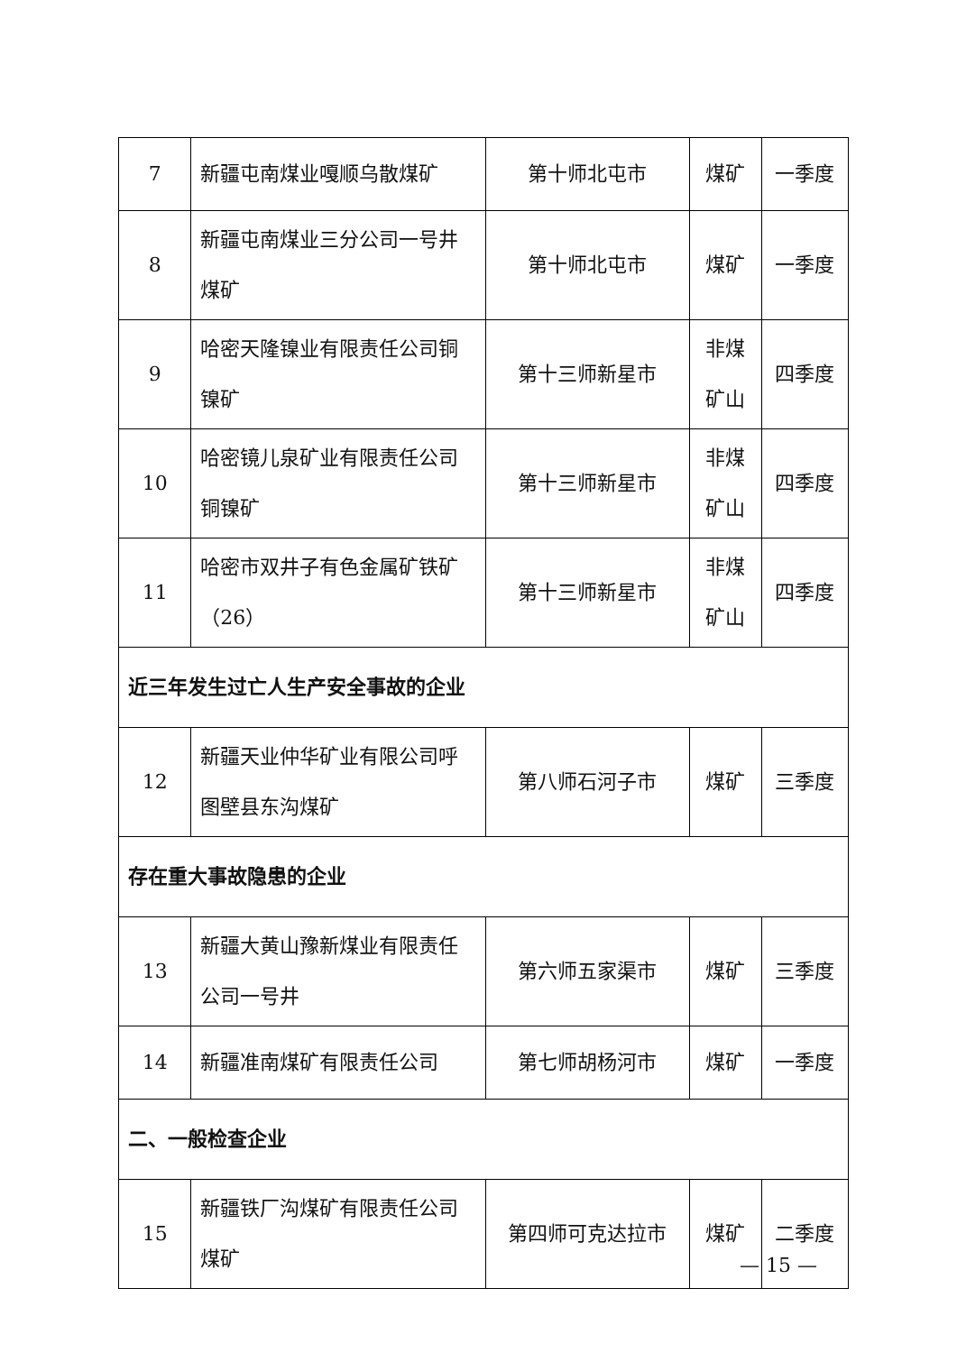| 7 | 新疆屯南煤业嘎顺乌散煤矿 | 第十师北屯市 | 煤矿 | 一季度 |
| 8 | 新疆屯南煤业三分公司一号井煤矿 | 第十师北屯市 | 煤矿 | 一季度 |
| 9 | 哈密天隆镍业有限责任公司铜镍矿 | 第十三师新星市 | 非煤矿山 | 四季度 |
| 10 | 哈密镜儿泉矿业有限责任公司铜镍矿 | 第十三师新星市 | 非煤矿山 | 四季度 |
| 11 | 哈密市双井子有色金属矿铁矿（26） | 第十三师新星市 | 非煤矿山 | 四季度 |
| 近三年发生过亡人生产安全事故的企业 | | | | |
| 12 | 新疆天业仲华矿业有限公司呼图壁县东沟煤矿 | 第八师石河子市 | 煤矿 | 三季度 |
| 存在重大事故隐患的企业 | | | | |
| 13 | 新疆大黄山豫新煤业有限责任公司一号井 | 第六师五家渠市 | 煤矿 | 三季度 |
| 14 | 新疆准南煤矿有限责任公司 | 第七师胡杨河市 | 煤矿 | 一季度 |
| 二、一般检查企业 | | | | |
| 15 | 新疆铁厂沟煤矿有限责任公司煤矿 | 第四师可克达拉市 | 煤矿 | 二季度 |
— 15 —